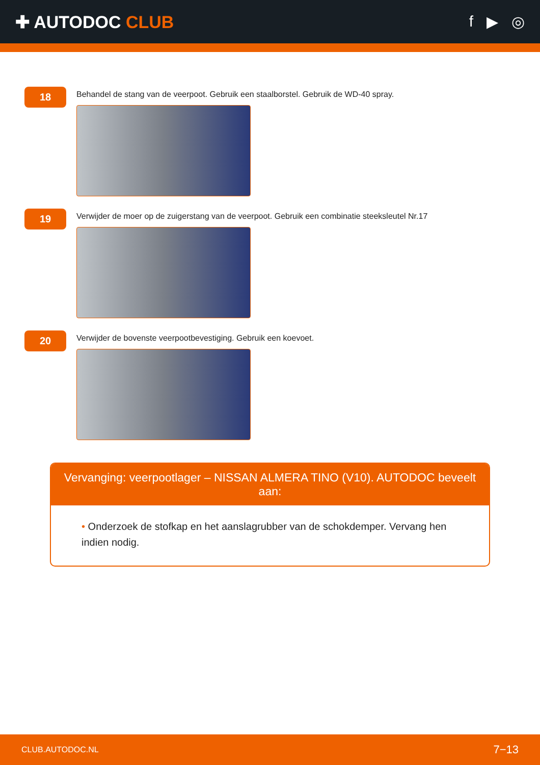✚ AUTODOC CLUB f ▶ ◎
18
Behandel de stang van de veerpoot. Gebruik een staalborstel. Gebruik de WD-40 spray.
19
Verwijder de moer op de zuigerstang van de veerpoot. Gebruik een combinatie steeksleutel Nr.17
20
Verwijder de bovenste veerpootbevestiging. Gebruik een koevoet.
Vervanging: veerpootlager – NISSAN ALMERA TINO (V10). AUTODOC beveelt aan:
• Onderzoek de stofkap en het aanslagrubber van de schokdemper. Vervang hen indien nodig.
CLUB.AUTODOC.NL 7−13